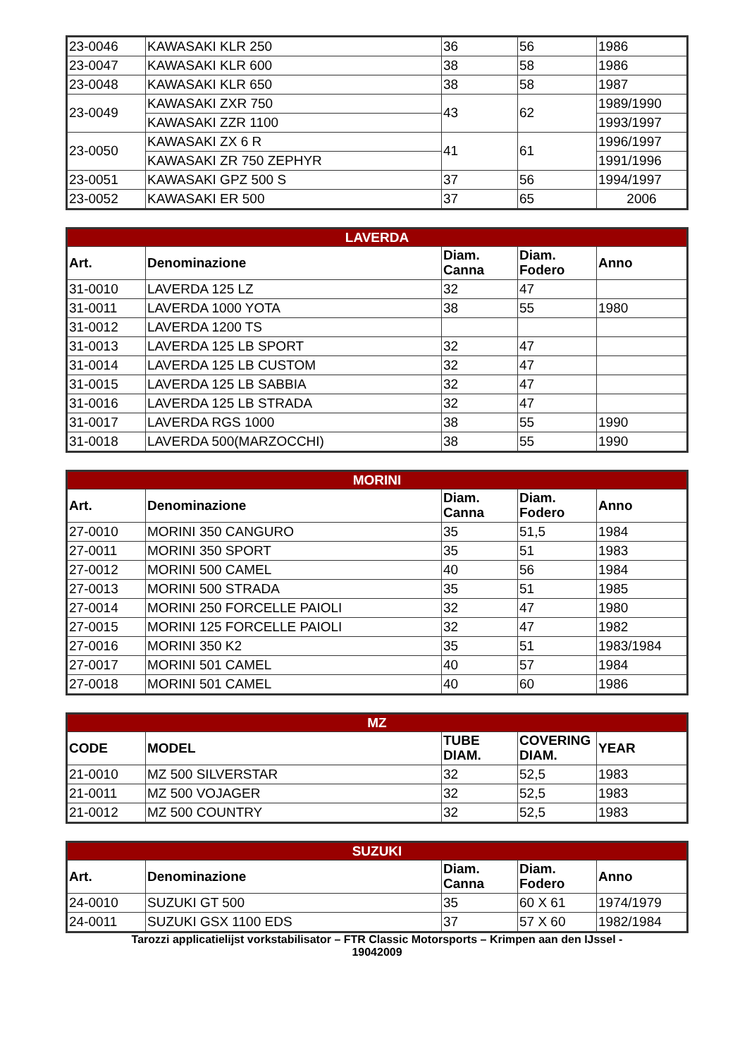| 23-0046 | KAWASAKI KLR 250 | 36 | 56 | 1986 |
| 23-0047 | KAWASAKI KLR 600 | 38 | 58 | 1986 |
| 23-0048 | KAWASAKI KLR 650 | 38 | 58 | 1987 |
| 23-0049 | KAWASAKI ZXR 750 | 43 | 62 | 1989/1990 |
| | KAWASAKI ZZR 1100 | | | 1993/1997 |
| 23-0050 | KAWASAKI ZX 6 R | 41 | 61 | 1996/1997 |
| | KAWASAKI ZR 750 ZEPHYR | | | 1991/1996 |
| 23-0051 | KAWASAKI GPZ 500 S | 37 | 56 | 1994/1997 |
| 23-0052 | KAWASAKI ER 500 | 37 | 65 | 2006 |
| LAVERDA | | | | |
| --- | --- | --- | --- | --- |
| Art. | Denominazione | Diam. Canna | Diam. Fodero | Anno |
| 31-0010 | LAVERDA 125 LZ | 32 | 47 | |
| 31-0011 | LAVERDA 1000 YOTA | 38 | 55 | 1980 |
| 31-0012 | LAVERDA 1200 TS | | | |
| 31-0013 | LAVERDA 125 LB SPORT | 32 | 47 | |
| 31-0014 | LAVERDA 125 LB CUSTOM | 32 | 47 | |
| 31-0015 | LAVERDA 125 LB SABBIA | 32 | 47 | |
| 31-0016 | LAVERDA 125 LB STRADA | 32 | 47 | |
| 31-0017 | LAVERDA RGS 1000 | 38 | 55 | 1990 |
| 31-0018 | LAVERDA 500(MARZOCCHI) | 38 | 55 | 1990 |
| MORINI | | | | |
| --- | --- | --- | --- | --- |
| Art. | Denominazione | Diam. Canna | Diam. Fodero | Anno |
| 27-0010 | MORINI 350 CANGURO | 35 | 51,5 | 1984 |
| 27-0011 | MORINI 350 SPORT | 35 | 51 | 1983 |
| 27-0012 | MORINI 500 CAMEL | 40 | 56 | 1984 |
| 27-0013 | MORINI 500 STRADA | 35 | 51 | 1985 |
| 27-0014 | MORINI 250 FORCELLE PAIOLI | 32 | 47 | 1980 |
| 27-0015 | MORINI 125 FORCELLE PAIOLI | 32 | 47 | 1982 |
| 27-0016 | MORINI 350 K2 | 35 | 51 | 1983/1984 |
| 27-0017 | MORINI 501 CAMEL | 40 | 57 | 1984 |
| 27-0018 | MORINI 501 CAMEL | 40 | 60 | 1986 |
| MZ | | | | |
| --- | --- | --- | --- | --- |
| CODE | MODEL | TUBE DIAM. | COVERING DIAM. | YEAR |
| 21-0010 | MZ 500 SILVERSTAR | 32 | 52,5 | 1983 |
| 21-0011 | MZ 500 VOJAGER | 32 | 52,5 | 1983 |
| 21-0012 | MZ 500 COUNTRY | 32 | 52,5 | 1983 |
| SUZUKI | | | | |
| --- | --- | --- | --- | --- |
| Art. | Denominazione | Diam. Canna | Diam. Fodero | Anno |
| 24-0010 | SUZUKI GT 500 | 35 | 60 X 61 | 1974/1979 |
| 24-0011 | SUZUKI GSX 1100 EDS | 37 | 57 X 60 | 1982/1984 |
Tarozzi applicatielijst vorkstabilisator – FTR Classic Motorsports – Krimpen aan den IJssel -
19042009